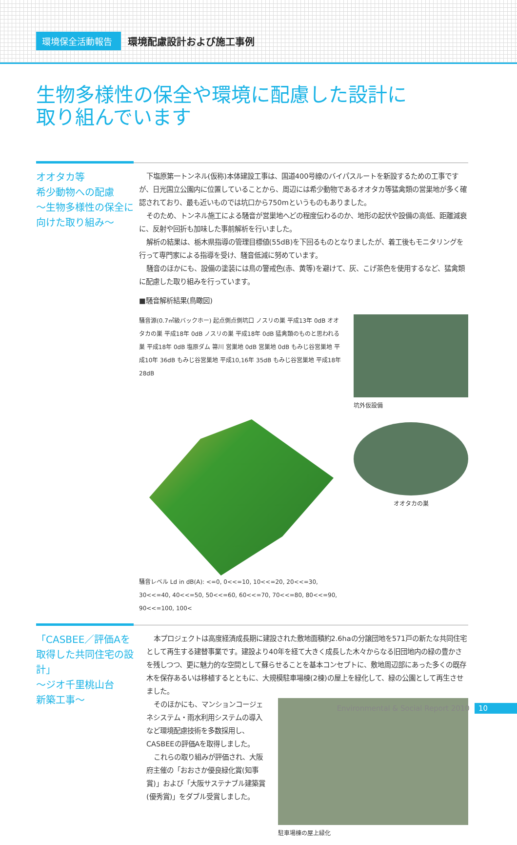環境保全活動報告 環境配慮設計および施工事例
生物多様性の保全や環境に配慮した設計に
取り組んでいます
オオタカ等
希少動物への配慮
～生物多様性の保全に
向けた取り組み～
下塩原第一トンネル(仮称)本体建設工事は、国道400号線のバイパスルートを新設するための工事ですが、日光国立公園内に位置していることから、周辺には希少動物であるオオタカ等猛禽類の営巣地が多く確認されており、最も近いものでは坑口から750mというものもありました。
そのため、トンネル施工による騒音が営巣地へどの程度伝わるのか、地形の起伏や設備の高低、距離減衰に、反射や回折も加味した事前解析を行いました。
解析の結果は、栃木県指導の管理目標値(55dB)を下回るものとなりましたが、着工後もモニタリングを行って専門家による指導を受け、騒音低減に努めています。
騒音のほかにも、設備の塗装には鳥の警戒色(赤、黄等)を避けて、灰、こげ茶色を使用するなど、猛禽類に配慮した取り組みを行っています。
■騒音解析結果(鳥瞰図)
騒音源(0.7㎥級バックホー) 起点側点側坑口 ノスリの巣 平成13年 0dB オオタカの巣 平成18年 0dB ノスリの巣 平成18年 0dB 猛禽類のものと思われる巣 平成18年 0dB 塩原ダム 箒川 営巣地 0dB 営巣地 0dB もみじ谷営巣地 平成10年 36dB もみじ谷営巣地 平成10,16年 35dB もみじ谷営巣地 平成18年 28dB
騒音レベル Ld in dB(A): <=0, 0<<=10, 10<<=20, 20<<=30, 30<<=40, 40<<=50, 50<<=60, 60<<=70, 70<<=80, 80<<=90, 90<<=100, 100<
坑外仮設備
オオタカの巣
「CASBEE／評価Aを
取得した共同住宅の設計」
～ジオ千里桃山台
新築工事～
本プロジェクトは高度経済成長期に建設された敷地面積約2.6haの分譲団地を571戸の新たな共同住宅として再生する建替事業です。建設より40年を経て大きく成長した木々からなる旧団地内の緑の豊かさを残しつつ、更に魅力的な空間として蘇らせることを基本コンセプトに、敷地周辺部にあった多くの既存木を保存あるいは移植するとともに、大規模駐車場棟(2棟)の屋上を緑化して、緑の公園として再生させました。
そのほかにも、マンションコージェネシステム・雨水利用システムの導入など環境配慮技術を多数採用し、CASBEEの評価Aを取得しました。
これらの取り組みが評価され、大阪府主催の「おおさか優良緑化賞(知事賞)」および「大阪サステナブル建築賞(優秀賞)」をダブル受賞しました。
駐車場棟の屋上緑化
Environmental & Social Report 2010 10